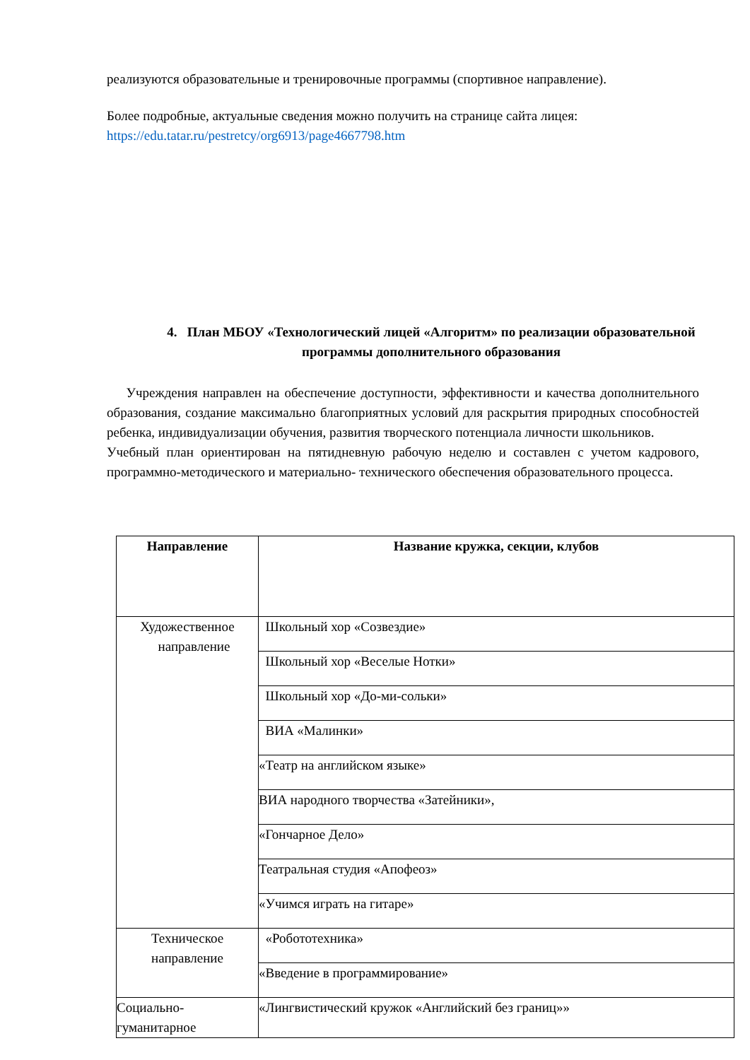реализуются образовательные и тренировочные программы (спортивное направление).
Более подробные, актуальные сведения можно получить на странице сайта лицея:
https://edu.tatar.ru/pestretcy/org6913/page4667798.htm
4. План МБОУ «Технологический лицей «Алгоритм» по реализации образовательной программы дополнительного образования
Учреждения направлен на обеспечение доступности, эффективности и качества дополнительного образования, создание максимально благоприятных условий для раскрытия природных способностей ребенка, индивидуализации обучения, развития творческого потенциала личности школьников.
Учебный план ориентирован на пятидневную рабочую неделю и составлен с учетом кадрового, программно-методического и материально- технического обеспечения образовательного процесса.
| Направление | Название кружка, секции, клубов |
| --- | --- |
| Художественное направление | Школьный хор «Созвездие» |
| | Школьный хор «Веселые Нотки» |
| | Школьный хор «До-ми-сольки» |
| | ВИА «Малинки» |
| | «Театр на английском языке» |
| | ВИА народного творчества «Затейники», |
| | «Гончарное Дело» |
| | Театральная студия «Апофеоз» |
| | «Учимся играть на гитаре» |
| Техническое направление | «Робототехника» |
| | «Введение в программирование» |
| Социально- гуманитарное | «Лингвистический кружок «Английский без границ»» |